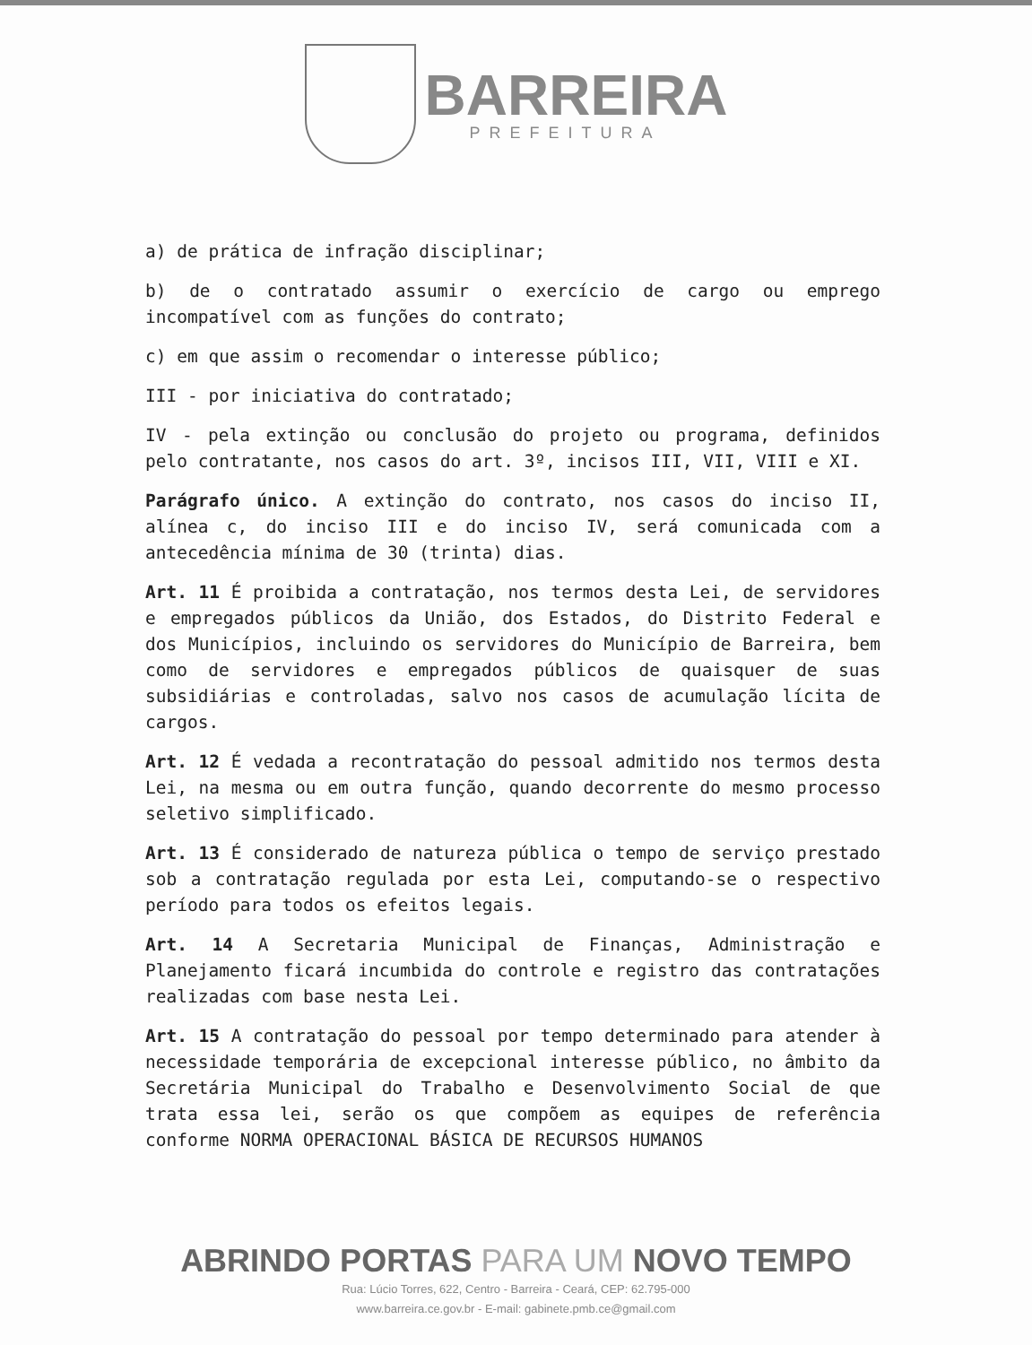BARREIRA
PREFEITURA
a) de prática de infração disciplinar;
b) de o contratado assumir o exercício de cargo ou emprego incompatível com as funções do contrato;
c) em que assim o recomendar o interesse público;
III - por iniciativa do contratado;
IV - pela extinção ou conclusão do projeto ou programa, definidos pelo contratante, nos casos do art. 3º, incisos III, VII, VIII e XI.
Parágrafo único. A extinção do contrato, nos casos do inciso II, alínea c, do inciso III e do inciso IV, será comunicada com a antecedência mínima de 30 (trinta) dias.
Art. 11 É proibida a contratação, nos termos desta Lei, de servidores e empregados públicos da União, dos Estados, do Distrito Federal e dos Municípios, incluindo os servidores do Município de Barreira, bem como de servidores e empregados públicos de quaisquer de suas subsidiárias e controladas, salvo nos casos de acumulação lícita de cargos.
Art. 12 É vedada a recontratação do pessoal admitido nos termos desta Lei, na mesma ou em outra função, quando decorrente do mesmo processo seletivo simplificado.
Art. 13 É considerado de natureza pública o tempo de serviço prestado sob a contratação regulada por esta Lei, computando-se o respectivo período para todos os efeitos legais.
Art. 14 A Secretaria Municipal de Finanças, Administração e Planejamento ficará incumbida do controle e registro das contratações realizadas com base nesta Lei.
Art. 15 A contratação do pessoal por tempo determinado para atender à necessidade temporária de excepcional interesse público, no âmbito da Secretária Municipal do Trabalho e Desenvolvimento Social de que trata essa lei, serão os que compõem as equipes de referência conforme NORMA OPERACIONAL BÁSICA DE RECURSOS HUMANOS
ABRINDO PORTAS PARA UM NOVO TEMPO
Rua: Lúcio Torres, 622, Centro - Barreira - Ceará, CEP: 62.795-000
www.barreira.ce.gov.br - E-mail: gabinete.pmb.ce@gmail.com